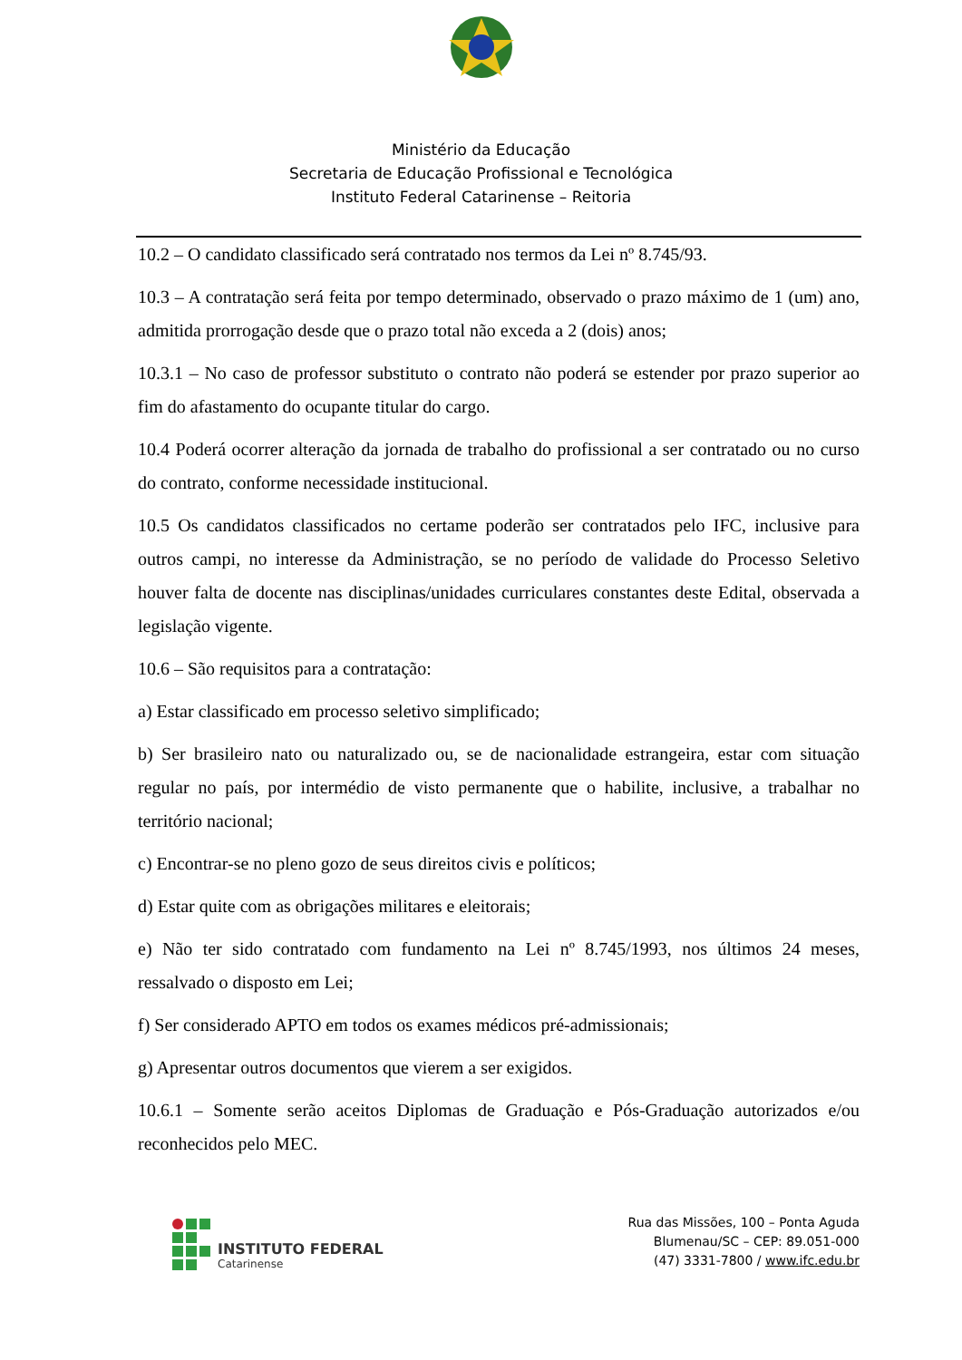Ministério da Educação
Secretaria de Educação Profissional e Tecnológica
Instituto Federal Catarinense – Reitoria
10.2 – O candidato classificado será contratado nos termos da Lei nº 8.745/93.
10.3 – A contratação será feita por tempo determinado, observado o prazo máximo de 1 (um) ano, admitida prorrogação desde que o prazo total não exceda a 2 (dois) anos;
10.3.1 – No caso de professor substituto o contrato não poderá se estender por prazo superior ao fim do afastamento do ocupante titular do cargo.
10.4 Poderá ocorrer alteração da jornada de trabalho do profissional a ser contratado ou no curso do contrato, conforme necessidade institucional.
10.5 Os candidatos classificados no certame poderão ser contratados pelo IFC, inclusive para outros campi, no interesse da Administração, se no período de validade do Processo Seletivo houver falta de docente nas disciplinas/unidades curriculares constantes deste Edital, observada a legislação vigente.
10.6 – São requisitos para a contratação:
a) Estar classificado em processo seletivo simplificado;
b) Ser brasileiro nato ou naturalizado ou, se de nacionalidade estrangeira, estar com situação regular no país, por intermédio de visto permanente que o habilite, inclusive, a trabalhar no território nacional;
c) Encontrar-se no pleno gozo de seus direitos civis e políticos;
d) Estar quite com as obrigações militares e eleitorais;
e) Não ter sido contratado com fundamento na Lei nº 8.745/1993, nos últimos 24 meses, ressalvado o disposto em Lei;
f) Ser considerado APTO em todos os exames médicos pré-admissionais;
g) Apresentar outros documentos que vierem a ser exigidos.
10.6.1 – Somente serão aceitos Diplomas de Graduação e Pós-Graduação autorizados e/ou reconhecidos pelo MEC.
INSTITUTO FEDERAL
Catarinense
Rua das Missões, 100 – Ponta Aguda
Blumenau/SC – CEP: 89.051-000
(47) 3331-7800 / www.ifc.edu.br